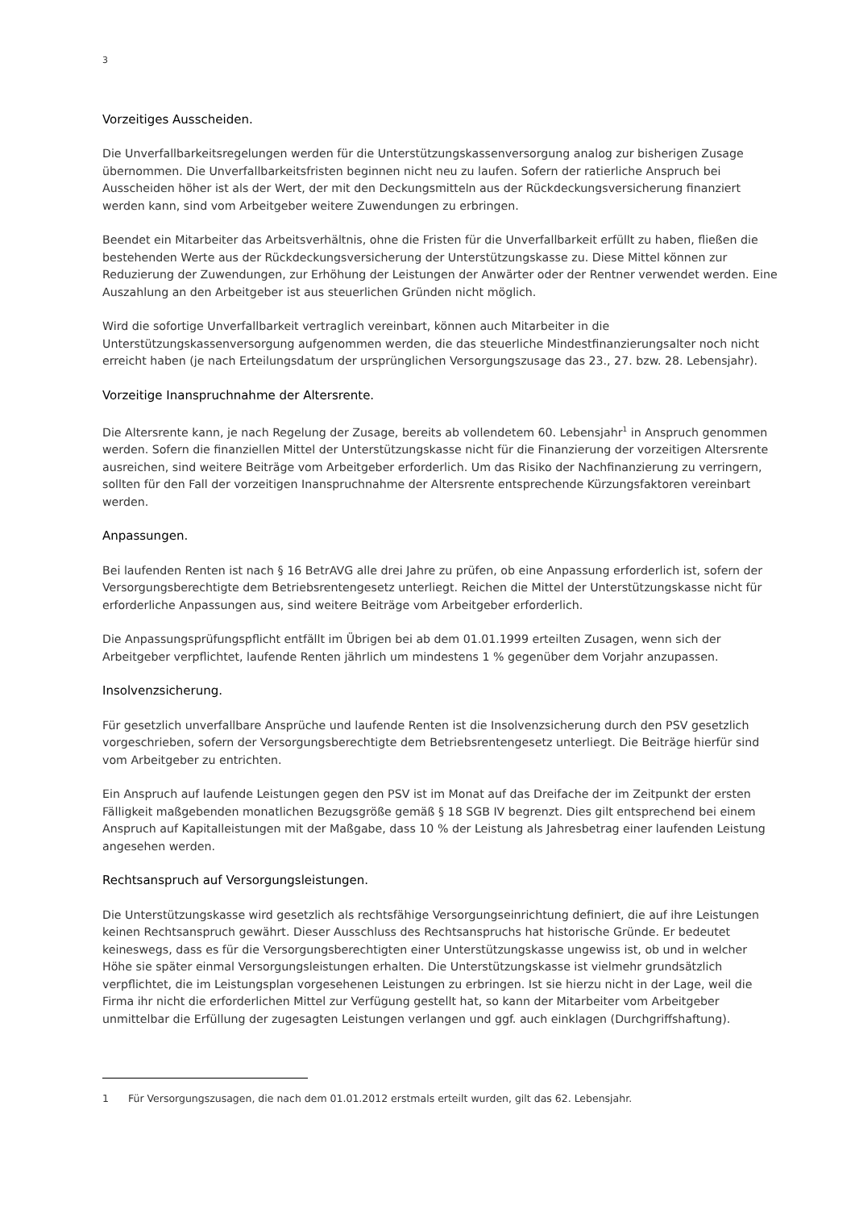3
Vorzeitiges Ausscheiden.
Die Unverfallbarkeitsregelungen werden für die Unterstützungskassenversorgung analog zur bisherigen Zusage übernommen. Die Unverfallbarkeitsfristen beginnen nicht neu zu laufen. Sofern der ratierliche Anspruch bei Ausscheiden höher ist als der Wert, der mit den Deckungsmitteln aus der Rückdeckungsversicherung finanziert werden kann, sind vom Arbeitgeber weitere Zuwendungen zu erbringen.
Beendet ein Mitarbeiter das Arbeitsverhältnis, ohne die Fristen für die Unverfallbarkeit erfüllt zu haben, fließen die bestehenden Werte aus der Rückdeckungsversicherung der Unterstützungskasse zu. Diese Mittel können zur Reduzierung der Zuwendungen, zur Erhöhung der Leistungen der Anwärter oder der Rentner verwendet werden. Eine Auszahlung an den Arbeitgeber ist aus steuerlichen Gründen nicht möglich.
Wird die sofortige Unverfallbarkeit vertraglich vereinbart, können auch Mitarbeiter in die Unterstützungskassenversorgung aufgenommen werden, die das steuerliche Mindestfinanzierungsalter noch nicht erreicht haben (je nach Erteilungsdatum der ursprünglichen Versorgungszusage das 23., 27. bzw. 28. Lebensjahr).
Vorzeitige Inanspruchnahme der Altersrente.
Die Altersrente kann, je nach Regelung der Zusage, bereits ab vollendetem 60. Lebensjahr<sup>1</sup> in Anspruch genommen werden. Sofern die finanziellen Mittel der Unterstützungskasse nicht für die Finanzierung der vorzeitigen Altersrente ausreichen, sind weitere Beiträge vom Arbeitgeber erforderlich. Um das Risiko der Nachfinanzierung zu verringern, sollten für den Fall der vorzeitigen Inanspruchnahme der Altersrente entsprechende Kürzungsfaktoren vereinbart werden.
Anpassungen.
Bei laufenden Renten ist nach § 16 BetrAVG alle drei Jahre zu prüfen, ob eine Anpassung erforderlich ist, sofern der Versorgungsberechtigte dem Betriebsrentengesetz unterliegt. Reichen die Mittel der Unterstützungskasse nicht für erforderliche Anpassungen aus, sind weitere Beiträge vom Arbeitgeber erforderlich.
Die Anpassungsprüfungspflicht entfällt im Übrigen bei ab dem 01.01.1999 erteilten Zusagen, wenn sich der Arbeitgeber verpflichtet, laufende Renten jährlich um mindestens 1 % gegenüber dem Vorjahr anzupassen.
Insolvenzsicherung.
Für gesetzlich unverfallbare Ansprüche und laufende Renten ist die Insolvenzsicherung durch den PSV gesetzlich vorgeschrieben, sofern der Versorgungsberechtigte dem Betriebsrentengesetz unterliegt. Die Beiträge hierfür sind vom Arbeitgeber zu entrichten.
Ein Anspruch auf laufende Leistungen gegen den PSV ist im Monat auf das Dreifache der im Zeitpunkt der ersten Fälligkeit maßgebenden monatlichen Bezugsgröße gemäß § 18 SGB IV begrenzt. Dies gilt entsprechend bei einem Anspruch auf Kapitalleistungen mit der Maßgabe, dass 10 % der Leistung als Jahresbetrag einer laufenden Leistung angesehen werden.
Rechtsanspruch auf Versorgungsleistungen.
Die Unterstützungskasse wird gesetzlich als rechtsfähige Versorgungseinrichtung definiert, die auf ihre Leistungen keinen Rechtsanspruch gewährt. Dieser Ausschluss des Rechtsanspruchs hat historische Gründe. Er bedeutet keineswegs, dass es für die Versorgungsberechtigten einer Unterstützungskasse ungewiss ist, ob und in welcher Höhe sie später einmal Versorgungsleistungen erhalten. Die Unterstützungskasse ist vielmehr grundsätzlich verpflichtet, die im Leistungsplan vorgesehenen Leistungen zu erbringen. Ist sie hierzu nicht in der Lage, weil die Firma ihr nicht die erforderlichen Mittel zur Verfügung gestellt hat, so kann der Mitarbeiter vom Arbeitgeber unmittelbar die Erfüllung der zugesagten Leistungen verlangen und ggf. auch einklagen (Durchgriffshaftung).
1 Für Versorgungszusagen, die nach dem 01.01.2012 erstmals erteilt wurden, gilt das 62. Lebensjahr.